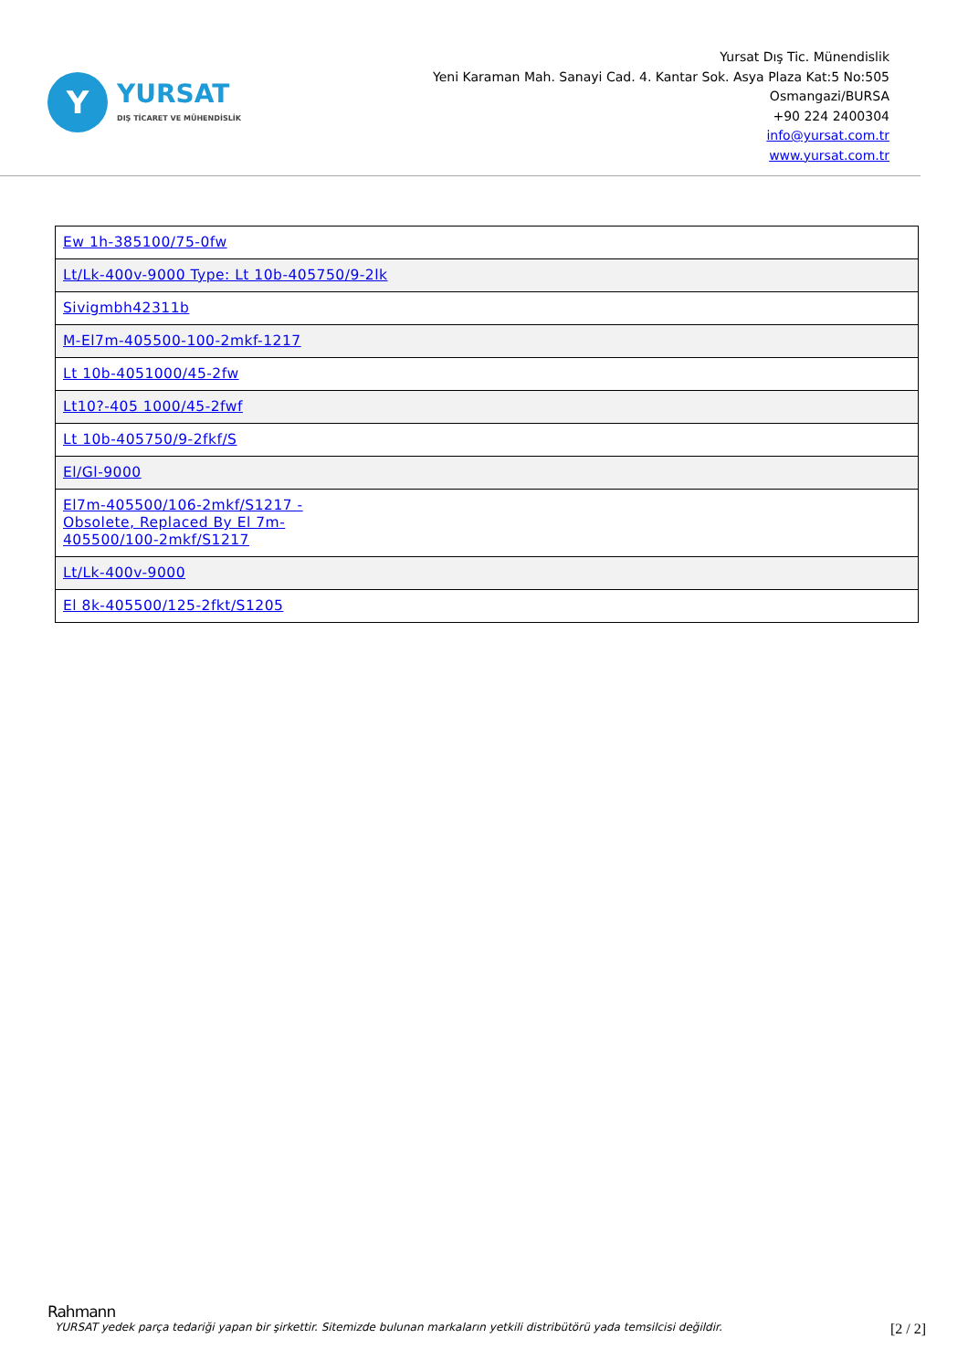Y
YURSAT
DIŞ TİCARET VE MÜHENDİSLİK
Yursat Dış Tic. Münendislik
Yeni Karaman Mah. Sanayi Cad. 4. Kantar Sok. Asya Plaza Kat:5 No:505
Osmangazi/BURSA
+90 224 2400304
info@yursat.com.tr
www.yursat.com.tr
| Ew 1h-385100/75-0fw |
| Lt/Lk-400v-9000 Type: Lt 10b-405750/9-2lk |
| Sivigmbh42311b |
| M-El7m-405500-100-2mkf-1217 |
| Lt 10b-4051000/45-2fw |
| Lt10?-405 1000/45-2fwf |
| Lt 10b-405750/9-2fkf/S |
| El/Gl-9000 |
| El7m-405500/106-2mkf/S1217 - Obsolete, Replaced By El 7m-405500/100-2mkf/S1217 |
| Lt/Lk-400v-9000 |
| El 8k-405500/125-2fkt/S1205 |
Rahmann
YURSAT yedek parça tedariği yapan bir şirkettir. Sitemizde bulunan markaların yetkili distribütörü yada temsilcisi değildir. [2 / 2]